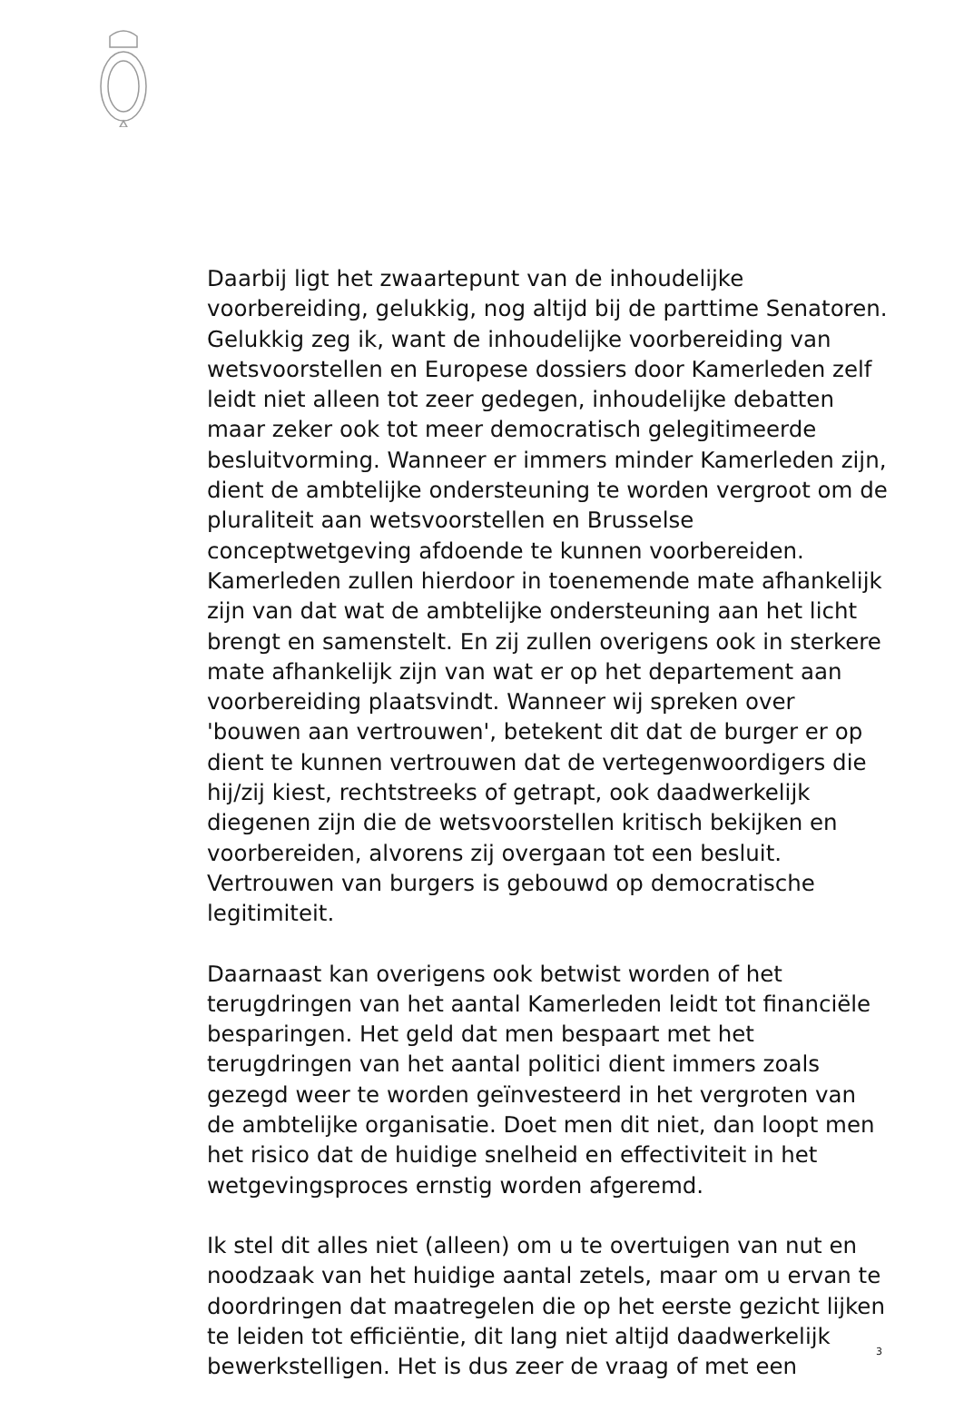Daarbij ligt het zwaartepunt van de inhoudelijke voorbereiding, gelukkig, nog altijd bij de parttime Senatoren. Gelukkig zeg ik, want de inhoudelijke voorbereiding van wetsvoorstellen en Europese dossiers door Kamerleden zelf leidt niet alleen tot zeer gedegen, inhoudelijke debatten maar zeker ook tot meer democratisch gelegitimeerde besluitvorming. Wanneer er immers minder Kamerleden zijn, dient de ambtelijke ondersteuning te worden vergroot om de pluraliteit aan wetsvoorstellen en Brusselse conceptwetgeving afdoende te kunnen voorbereiden. Kamerleden zullen hierdoor in toenemende mate afhankelijk zijn van dat wat de ambtelijke ondersteuning aan het licht brengt en samenstelt. En zij zullen overigens ook in sterkere mate afhankelijk zijn van wat er op het departement aan voorbereiding plaatsvindt. Wanneer wij spreken over 'bouwen aan vertrouwen', betekent dit dat de burger er op dient te kunnen vertrouwen dat de vertegenwoordigers die hij/zij kiest, rechtstreeks of getrapt, ook daadwerkelijk diegenen zijn die de wetsvoorstellen kritisch bekijken en voorbereiden, alvorens zij overgaan tot een besluit. Vertrouwen van burgers is gebouwd op democratische legitimiteit.
Daarnaast kan overigens ook betwist worden of het terugdringen van het aantal Kamerleden leidt tot financiële besparingen. Het geld dat men bespaart met het terugdringen van het aantal politici dient immers zoals gezegd weer te worden geïnvesteerd in het vergroten van de ambtelijke organisatie. Doet men dit niet, dan loopt men het risico dat de huidige snelheid en effectiviteit in het wetgevingsproces ernstig worden afgeremd.
Ik stel dit alles niet (alleen) om u te overtuigen van nut en noodzaak van het huidige aantal zetels, maar om u ervan te doordringen dat maatregelen die op het eerste gezicht lijken te leiden tot efficiëntie, dit lang niet altijd daadwerkelijk bewerkstelligen. Het is dus zeer de vraag of met een
3